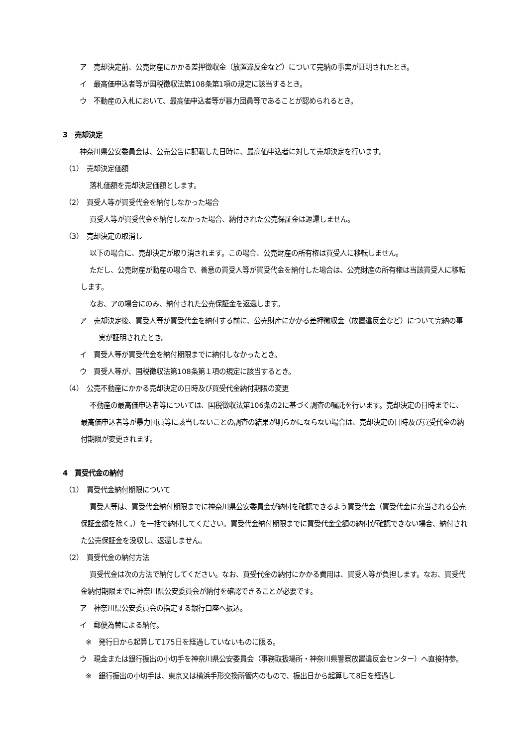ア　売却決定前、公売財産にかかる差押徴収金（放置違反金など）について完納の事実が証明されたとき。
イ　最高価申込者等が国税徴収法第108条第1項の規定に該当するとき。
ウ　不動産の入札において、最高価申込者等が暴力団員等であることが認められるとき。
3　売却決定
神奈川県公安委員会は、公売公告に記載した日時に、最高価申込者に対して売却決定を行います。
（1）　売却決定価額
落札価額を売却決定価額とします。
（2）　買受人等が買受代金を納付しなかった場合
買受人等が買受代金を納付しなかった場合、納付された公売保証金は返還しません。
（3）　売却決定の取消し
以下の場合に、売却決定が取り消されます。この場合、公売財産の所有権は買受人に移転しません。
ただし、公売財産が動産の場合で、善意の買受人等が買受代金を納付した場合は、公売財産の所有権は当該買受人に移転します。
なお、アの場合にのみ、納付された公売保証金を返還します。
ア　売却決定後、買受人等が買受代金を納付する前に、公売財産にかかる差押徴収金（放置違反金など）について完納の事実が証明されたとき。
イ　買受人等が買受代金を納付期限までに納付しなかったとき。
ウ　買受人等が、国税徴収法第108条第１項の規定に該当するとき。
（4）　公売不動産にかかる売却決定の日時及び買受代金納付期限の変更
不動産の最高価申込者等については、国税徴収法第106条の2に基づく調査の嘱託を行います。売却決定の日時までに、最高価申込者等が暴力団員等に該当しないことの調査の結果が明らかにならない場合は、売却決定の日時及び買受代金の納付期限が変更されます。
4　買受代金の納付
（1）　買受代金納付期限について
買受人等は、買受代金納付期限までに神奈川県公安委員会が納付を確認できるよう買受代金（買受代金に充当される公売保証金額を除く。）を一括で納付してください。買受代金納付期限までに買受代金全額の納付が確認できない場合、納付された公売保証金を没収し、返還しません。
（2）　買受代金の納付方法
買受代金は次の方法で納付してください。なお、買受代金の納付にかかる費用は、買受人等が負担します。なお、買受代金納付期限までに神奈川県公安委員会が納付を確認できることが必要です。
ア　神奈川県公安委員会の指定する銀行口座へ振込。
イ　郵便為替による納付。
※　発行日から起算して175日を経過していないものに限る。
ウ　現金または銀行振出の小切手を神奈川県公安委員会（事務取扱場所・神奈川県警察放置違反金センター）へ直接持参。
※　銀行振出の小切手は、東京又は横浜手形交換所管内のもので、振出日から起算して8日を経過し